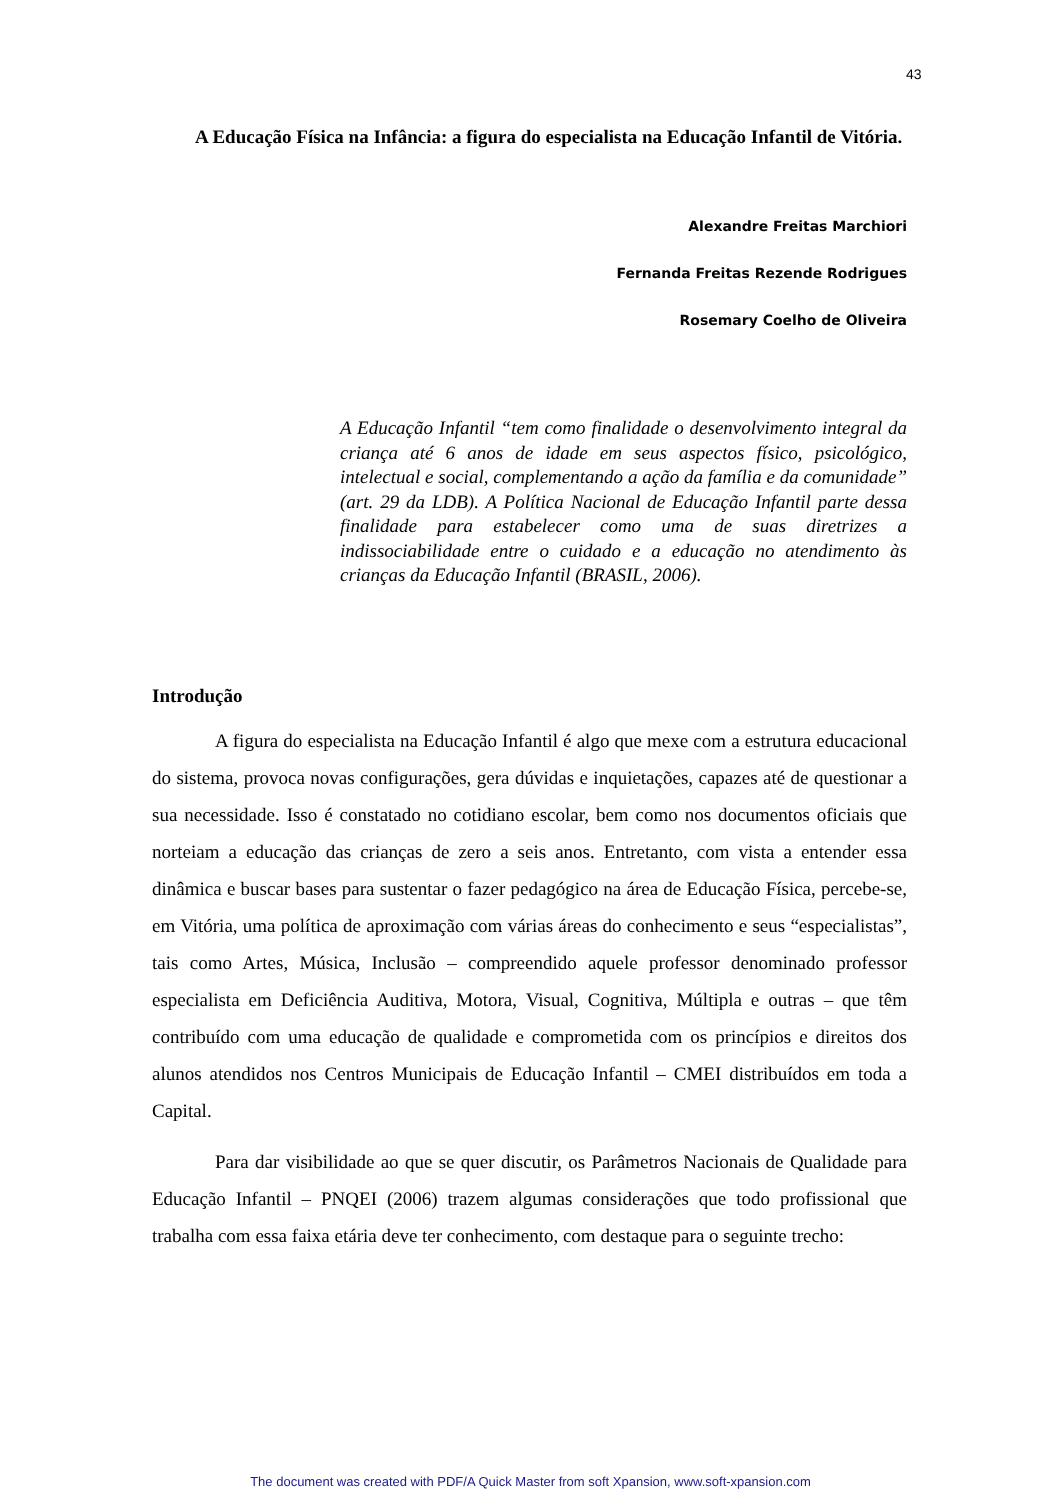43
A Educação Física na Infância: a figura do especialista na Educação Infantil de Vitória.
Alexandre Freitas Marchiori
Fernanda Freitas Rezende Rodrigues
Rosemary Coelho de Oliveira
A Educação Infantil “tem como finalidade o desenvolvimento integral da criança até 6 anos de idade em seus aspectos físico, psicológico, intelectual e social, complementando a ação da família e da comunidade” (art. 29 da LDB). A Política Nacional de Educação Infantil parte dessa finalidade para estabelecer como uma de suas diretrizes a indissociabilidade entre o cuidado e a educação no atendimento às crianças da Educação Infantil (BRASIL, 2006).
Introdução
A figura do especialista na Educação Infantil é algo que mexe com a estrutura educacional do sistema, provoca novas configurações, gera dúvidas e inquietações, capazes até de questionar a sua necessidade. Isso é constatado no cotidiano escolar, bem como nos documentos oficiais que norteiam a educação das crianças de zero a seis anos. Entretanto, com vista a entender essa dinâmica e buscar bases para sustentar o fazer pedagógico na área de Educação Física, percebe-se, em Vitória, uma política de aproximação com várias áreas do conhecimento e seus “especialistas”, tais como Artes, Música, Inclusão – compreendido aquele professor denominado professor especialista em Deficiência Auditiva, Motora, Visual, Cognitiva, Múltipla e outras – que têm contribuído com uma educação de qualidade e comprometida com os princípios e direitos dos alunos atendidos nos Centros Municipais de Educação Infantil – CMEI distribuídos em toda a Capital.
Para dar visibilidade ao que se quer discutir, os Parâmetros Nacionais de Qualidade para Educação Infantil – PNQEI (2006) trazem algumas considerações que todo profissional que trabalha com essa faixa etária deve ter conhecimento, com destaque para o seguinte trecho:
The document was created with PDF/A Quick Master from soft Xpansion, www.soft-xpansion.com